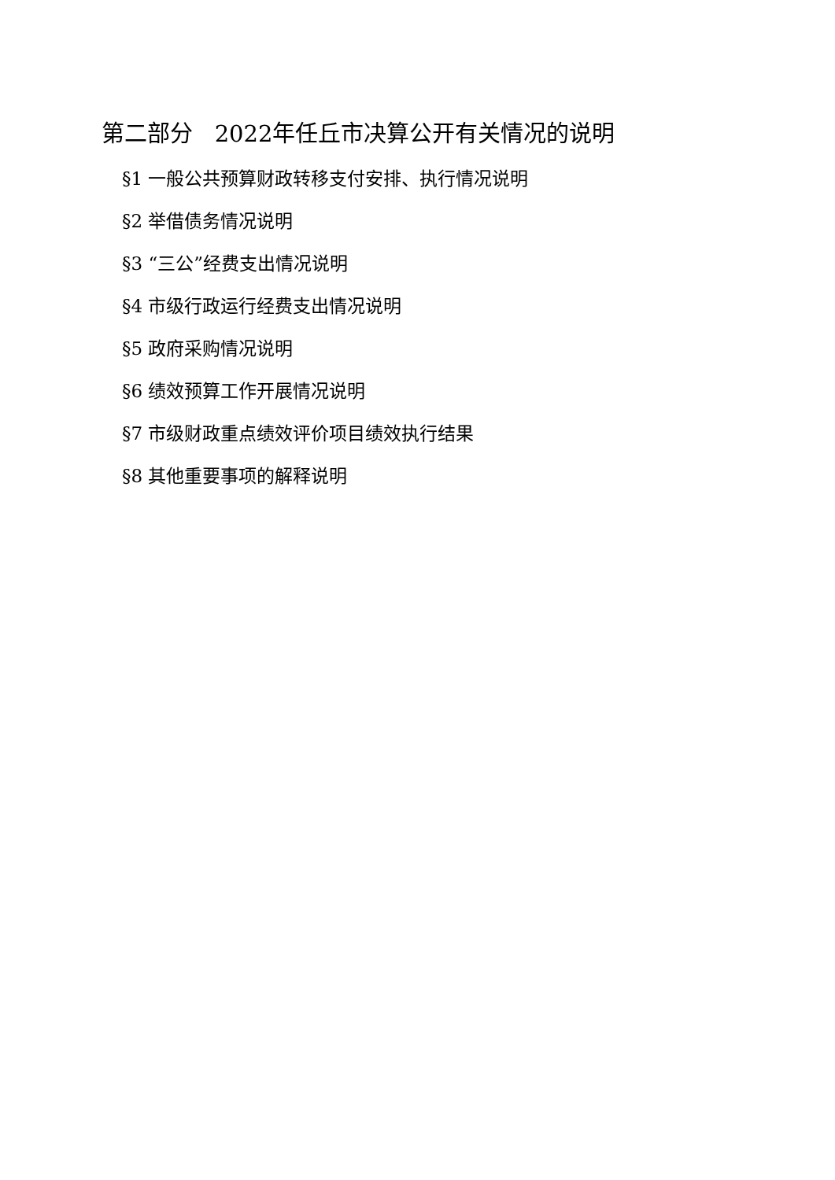第二部分 2022年任丘市决算公开有关情况的说明
§1 一般公共预算财政转移支付安排、执行情况说明
§2 举借债务情况说明
§3 “三公”经费支出情况说明
§4 市级行政运行经费支出情况说明
§5 政府采购情况说明
§6 绩效预算工作开展情况说明
§7 市级财政重点绩效评价项目绩效执行结果
§8 其他重要事项的解释说明